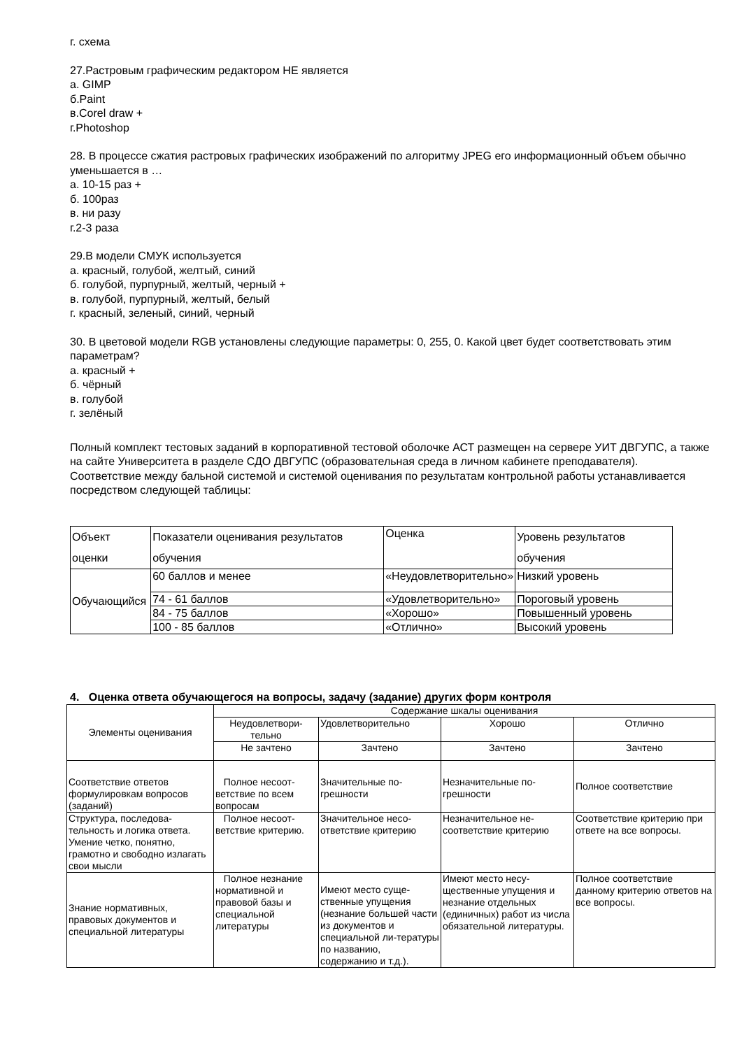г. схема
27.Растровым графическим редактором НЕ является
а. GIMP
б.Paint
в.Corel draw +
г.Photoshop
28. В процессе сжатия растровых графических изображений по алгоритму JPEG его информационный объем обычно уменьшается в …
а. 10-15 раз +
б. 100раз
в. ни разу
г.2-3 раза
29.В модели СМУК используется
а. красный, голубой, желтый, синий
б. голубой, пурпурный, желтый, черный +
в. голубой, пурпурный, желтый, белый
г. красный, зеленый, синий, черный
30. В цветовой модели RGB установлены следующие параметры: 0, 255, 0. Какой цвет будет соответствовать этим параметрам?
а. красный +
б. чёрный
в. голубой
г. зелёный
Полный комплект тестовых заданий в корпоративной тестовой оболочке АСТ размещен на сервере УИТ ДВГУПС, а также на сайте Университета в разделе СДО ДВГУПС (образовательная среда в личном кабинете преподавателя).
Соответствие между бальной системой и системой оценивания по результатам контрольной работы устанавливается посредством следующей таблицы:
| Объект оценки | Показатели оценивания результатов обучения | Оценка | Уровень результатов обучения |
| Обучающийся | 60 баллов и менее | «Неудовлетворительно» | Низкий уровень |
| | 74 - 61 баллов | «Удовлетворительно» | Пороговый уровень |
| | 84 - 75 баллов | «Хорошо» | Повышенный уровень |
| | 100 - 85 баллов | «Отлично» | Высокий уровень |
4. Оценка ответа обучающегося на вопросы, задачу (задание) других форм контроля
| Элементы оценивания | Содержание шкалы оценивания | | | |
| | Неудовлетвори-тельно | Удовлетворительно | Хорошо | Отлично |
| | Не зачтено | Зачтено | Зачтено | Зачтено |
| Соответствие ответов формулировкам вопросов (заданий) | Полное несоот-ветствие по всем вопросам | Значительные по-грешности | Незначительные по-грешности | Полное соответствие |
| Структура, последова-тельность и логика ответа. Умение четко, понятно, грамотно и свободно излагать свои мысли | Полное несоот-ветствие критерию. | Значительное несо-ответствие критерию | Незначительное не-соответствие критерию | Соответствие критерию при ответе на все вопросы. |
| Знание нормативных, правовых документов и специальной литературы | Полное незнание нормативной и правовой базы и специальной литературы | Имеют место суще-ственные упущения (незнание большей части из документов и специальной ли-тературы по названию, содержанию и т.д.). | Имеют место несу-щественные упущения и незнание отдельных (единичных) работ из числа обязательной литературы. | Полное соответствие данному критерию ответов на все вопросы. |